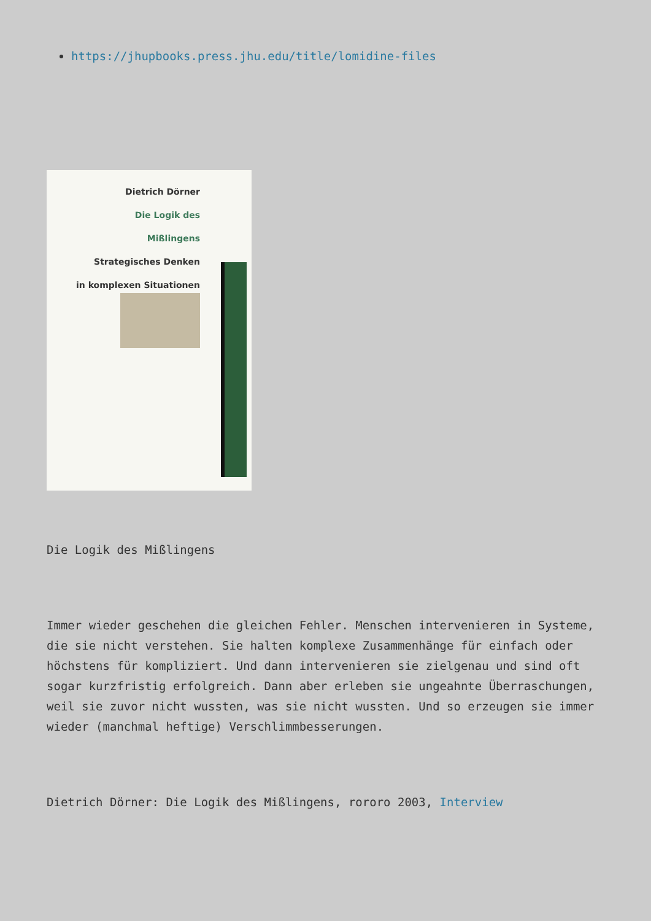https://jhupbooks.press.jhu.edu/title/lomidine-files
Dietrich Dörner
Die Logik des
Mißlingens
Strategisches Denken
in komplexen Situationen
Die Logik des Mißlingens
Immer wieder geschehen die gleichen Fehler. Menschen intervenieren in Systeme, die sie nicht verstehen. Sie halten komplexe Zusammenhänge für einfach oder höchstens für kompliziert. Und dann intervenieren sie zielgenau und sind oft sogar kurzfristig erfolgreich. Dann aber erleben sie ungeahnte Überraschungen, weil sie zuvor nicht wussten, was sie nicht wussten. Und so erzeugen sie immer wieder (manchmal heftige) Verschlimmbesserungen.
Dietrich Dörner: Die Logik des Mißlingens, rororo 2003, Interview